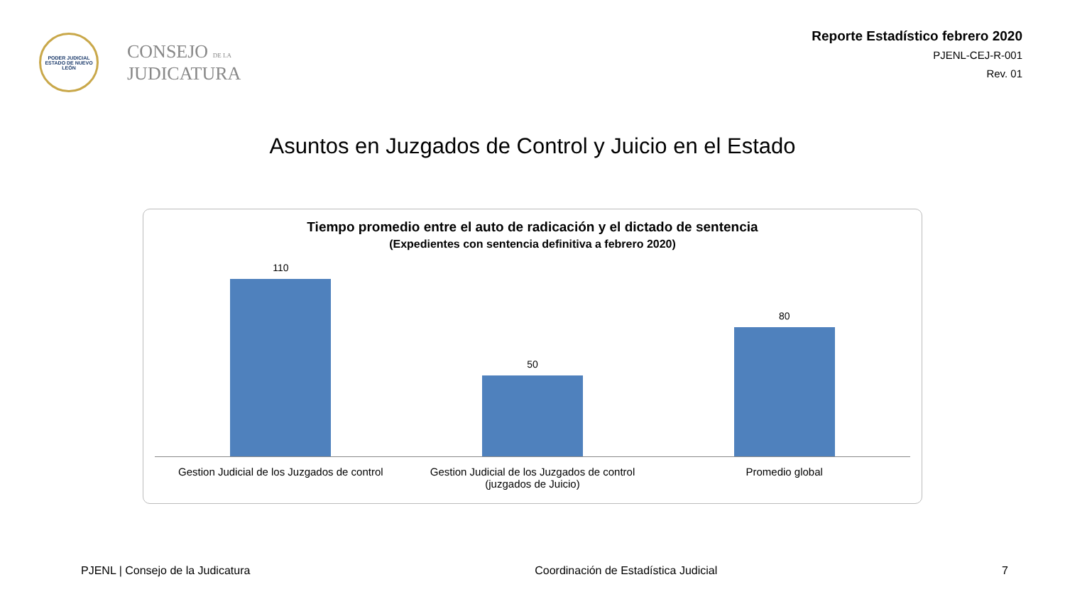PODER JUDICIAL
ESTADO DE NUEVO LEÓN
CONSEJO DE LA
JUDICATURA
Reporte Estadístico febrero 2020
PJENL-CEJ-R-001
Rev. 01
Asuntos en Juzgados de Control y Juicio en el Estado
Tiempo promedio entre el auto de radicación y el dictado de sentencia
(Expedientes con sentencia definitiva a febrero 2020)
110
50
80
Gestion Judicial de los Juzgados de control
Gestion Judicial de los Juzgados de control (juzgados de Juicio)
Promedio global
PJENL | Consejo de la Judicatura Coordinación de Estadística Judicial 7